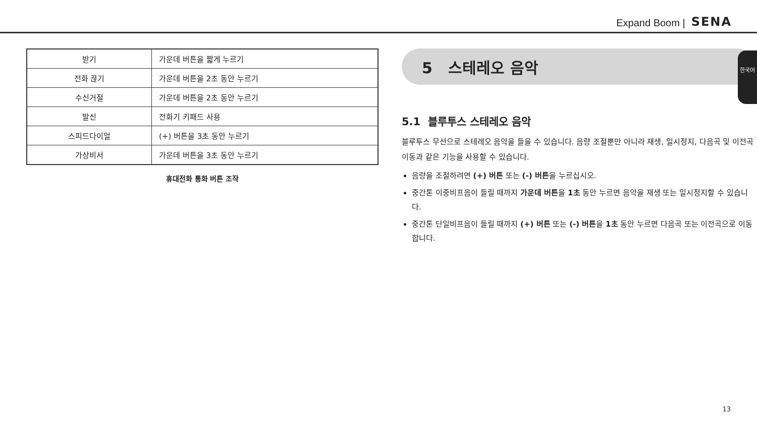Expand Boom | SENA
한국어
| 받기 | 가운데 버튼을 짧게 누르기 |
| 전화 끊기 | 가운데 버튼을 2초 동안 누르기 |
| 수신거절 | 가운데 버튼을 2초 동안 누르기 |
| 발신 | 전화기 키패드 사용 |
| 스피드다이얼 | (+) 버튼을 3초 동안 누르기 |
| 가상비서 | 가운데 버튼을 3초 동안 누르기 |
휴대전화 통화 버튼 조작
5 스테레오 음악
5.1 블루투스 스테레오 음악
블루투스 무선으로 스테레오 음악을 들을 수 있습니다. 음량 조절뿐만 아니라 재생, 일시정지, 다음곡 및 이전곡 이동과 같은 기능을 사용할 수 있습니다.
음량을 조절하려면 (+) 버튼 또는 (-) 버튼을 누르십시오.
중간톤 이중비프음이 들릴 때까지 가운데 버튼을 1초 동안 누르면 음악을 재생 또는 일시정지할 수 있습니다.
중간톤 단일비프음이 들릴 때까지 (+) 버튼 또는 (-) 버튼을 1초 동안 누르면 다음곡 또는 이전곡으로 이동합니다.
13